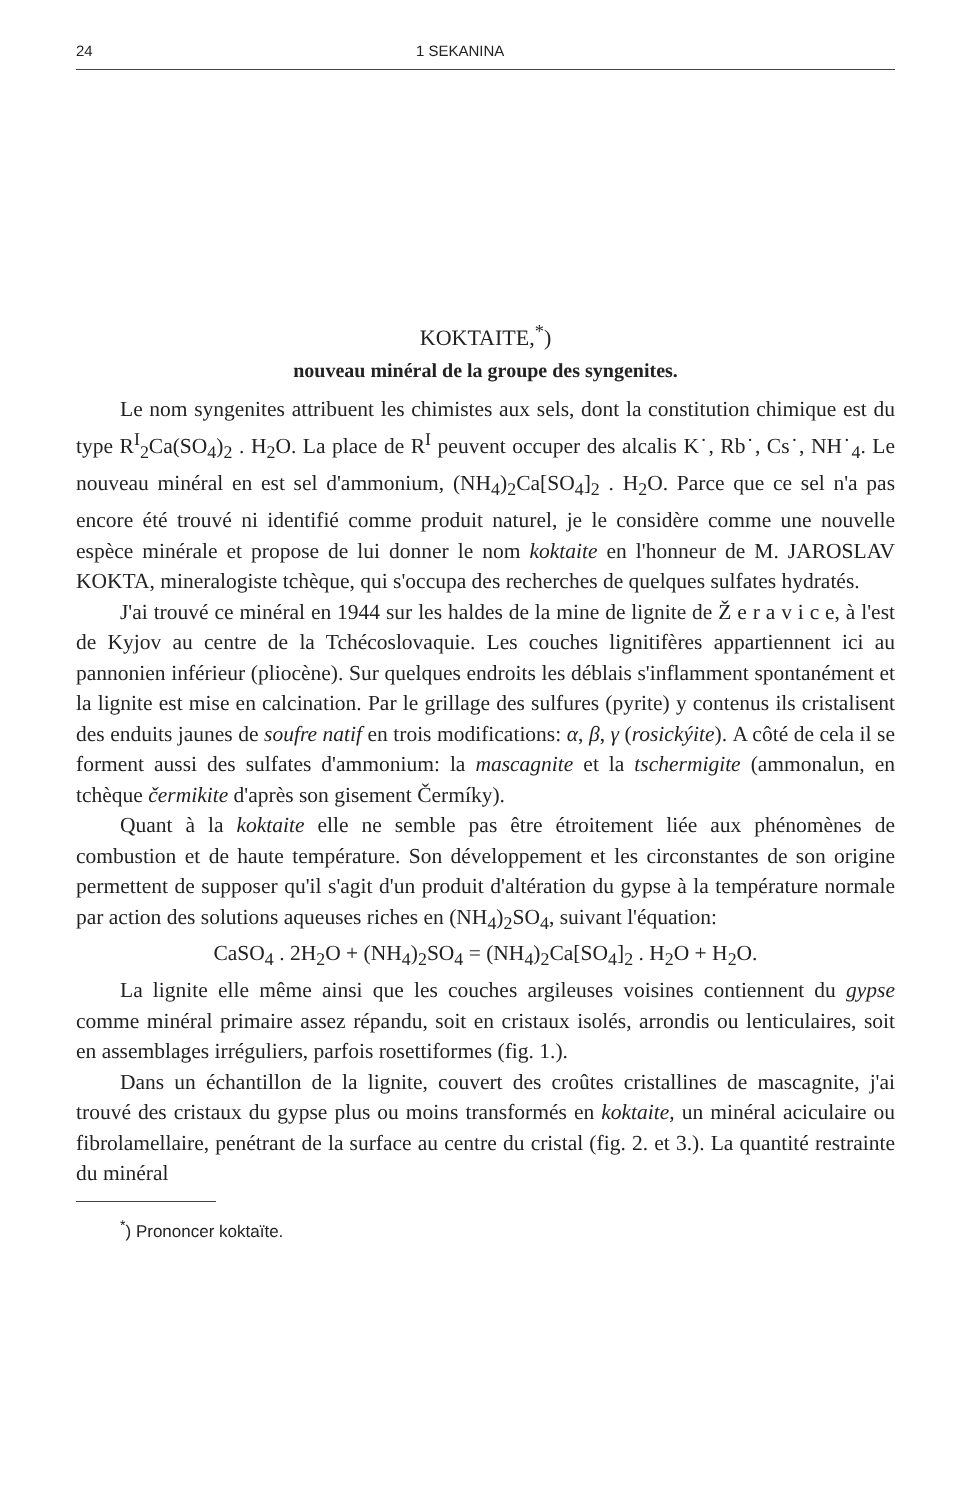24 1 SEKANINA
KOKTAITE,<sup>*</sup>)
nouveau minéral de la groupe des syngenites.
Le nom syngenites attribuent les chimistes aux sels, dont la constitution chimique est du type R<sup>I</sup><sub>2</sub>Ca(SO<sub>4</sub>)<sub>2</sub> . H<sub>2</sub>O. La place de R<sup>I</sup> peuvent occuper des alcalis K˙, Rb˙, Cs˙, NH˙<sub>4</sub>. Le nouveau minéral en est sel d'ammonium, (NH<sub>4</sub>)<sub>2</sub>Ca[SO<sub>4</sub>]<sub>2</sub> . H<sub>2</sub>O. Parce que ce sel n'a pas encore été trouvé ni identifié comme produit naturel, je le considère comme une nouvelle espèce minérale et propose de lui donner le nom koktaite en l'honneur de M. JAROSLAV KOKTA, mineralogiste tchèque, qui s'occupa des recherches de quelques sulfates hydratés.
J'ai trouvé ce minéral en 1944 sur les haldes de la mine de lignite de Ž e r a v i c e, à l'est de Kyjov au centre de la Tchécoslovaquie. Les couches lignitifères appartiennent ici au pannonien inférieur (pliocène). Sur quelques endroits les déblais s'inflamment spontanément et la lignite est mise en calcination. Par le grillage des sulfures (pyrite) y contenus ils cristalisent des enduits jaunes de soufre natif en trois modifications: α, β, γ (rosickýite). A côté de cela il se forment aussi des sulfates d'ammonium: la mascagnite et la tschermigite (ammonalun, en tchèque čermikite d'après son gisement Čermíky).
Quant à la koktaite elle ne semble pas être étroitement liée aux phénomènes de combustion et de haute température. Son développement et les circonstantes de son origine permettent de supposer qu'il s'agit d'un produit d'altération du gypse à la température normale par action des solutions aqueuses riches en (NH<sub>4</sub>)<sub>2</sub>SO<sub>4</sub>, suivant l'équation:
CaSO<sub>4</sub> . 2H<sub>2</sub>O + (NH<sub>4</sub>)<sub>2</sub>SO<sub>4</sub> = (NH<sub>4</sub>)<sub>2</sub>Ca[SO<sub>4</sub>]<sub>2</sub> . H<sub>2</sub>O + H<sub>2</sub>O.
La lignite elle même ainsi que les couches argileuses voisines contiennent du gypse comme minéral primaire assez répandu, soit en cristaux isolés, arrondis ou lenticulaires, soit en assemblages irréguliers, parfois rosettiformes (fig. 1.).
Dans un échantillon de la lignite, couvert des croûtes cristallines de mascagnite, j'ai trouvé des cristaux du gypse plus ou moins transformés en koktaite, un minéral aciculaire ou fibrolamellaire, penétrant de la surface au centre du cristal (fig. 2. et 3.). La quantité restrainte du minéral
<sup>*</sup>) Prononcer koktaïte.